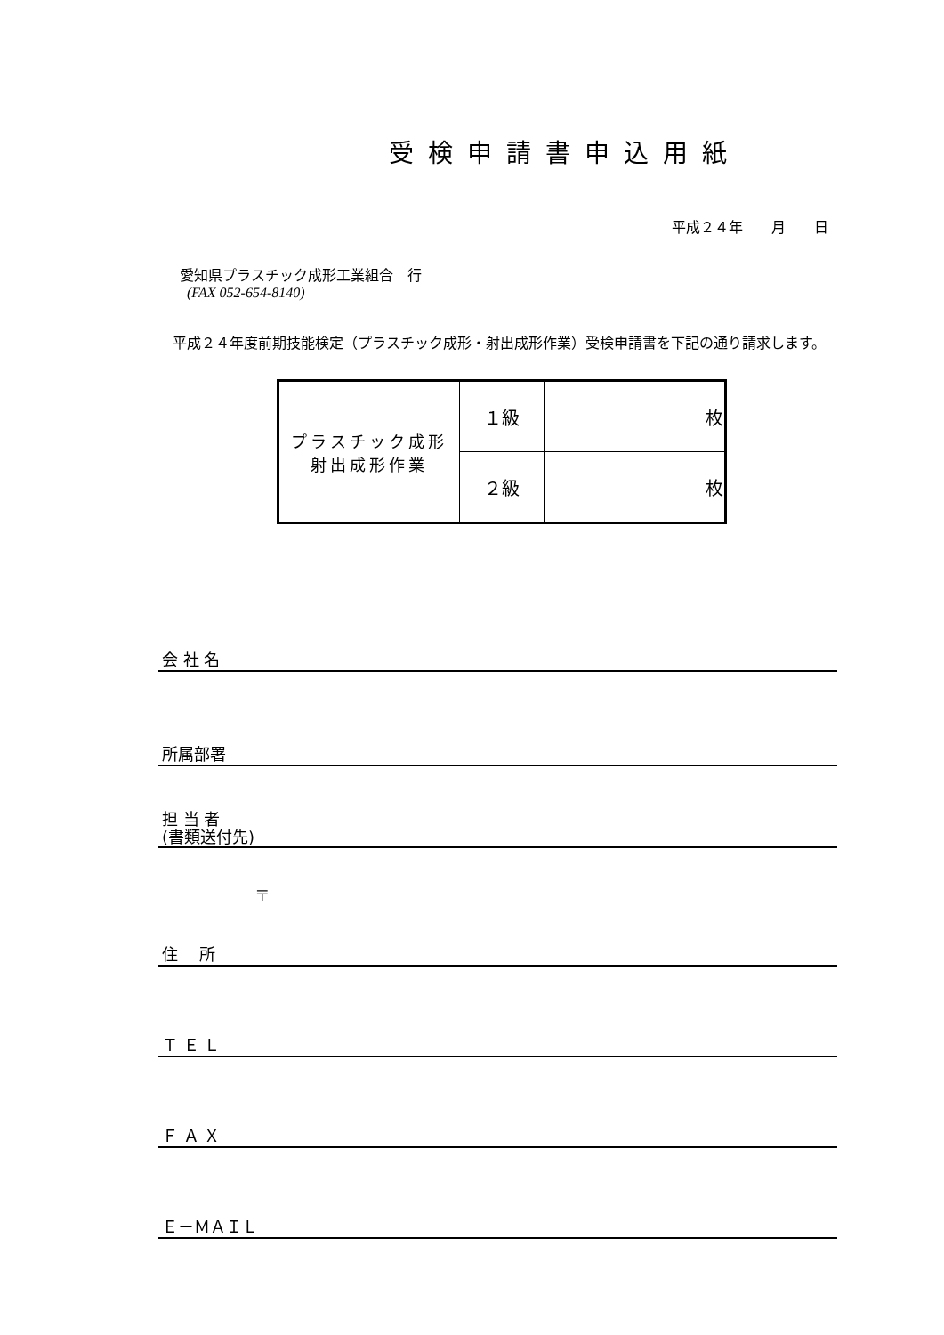受検申請書申込用紙
平成２４年　　月　　日
愛知県プラスチック成形工業組合　行
(FAX 052-654-8140)
　平成２４年度前期技能検定（プラスチック成形・射出成形作業）受検申請書を下記の通り請求します。
| プラスチック成形 射出成形作業 | １級 | 枚 |
| | ２級 | 枚 |
会 社 名
所属部署
担 当 者
(書類送付先)
〒
住　 所
Ｔ Ｅ Ｌ
Ｆ Ａ Ｘ
Ｅ－ＭＡＩＬ